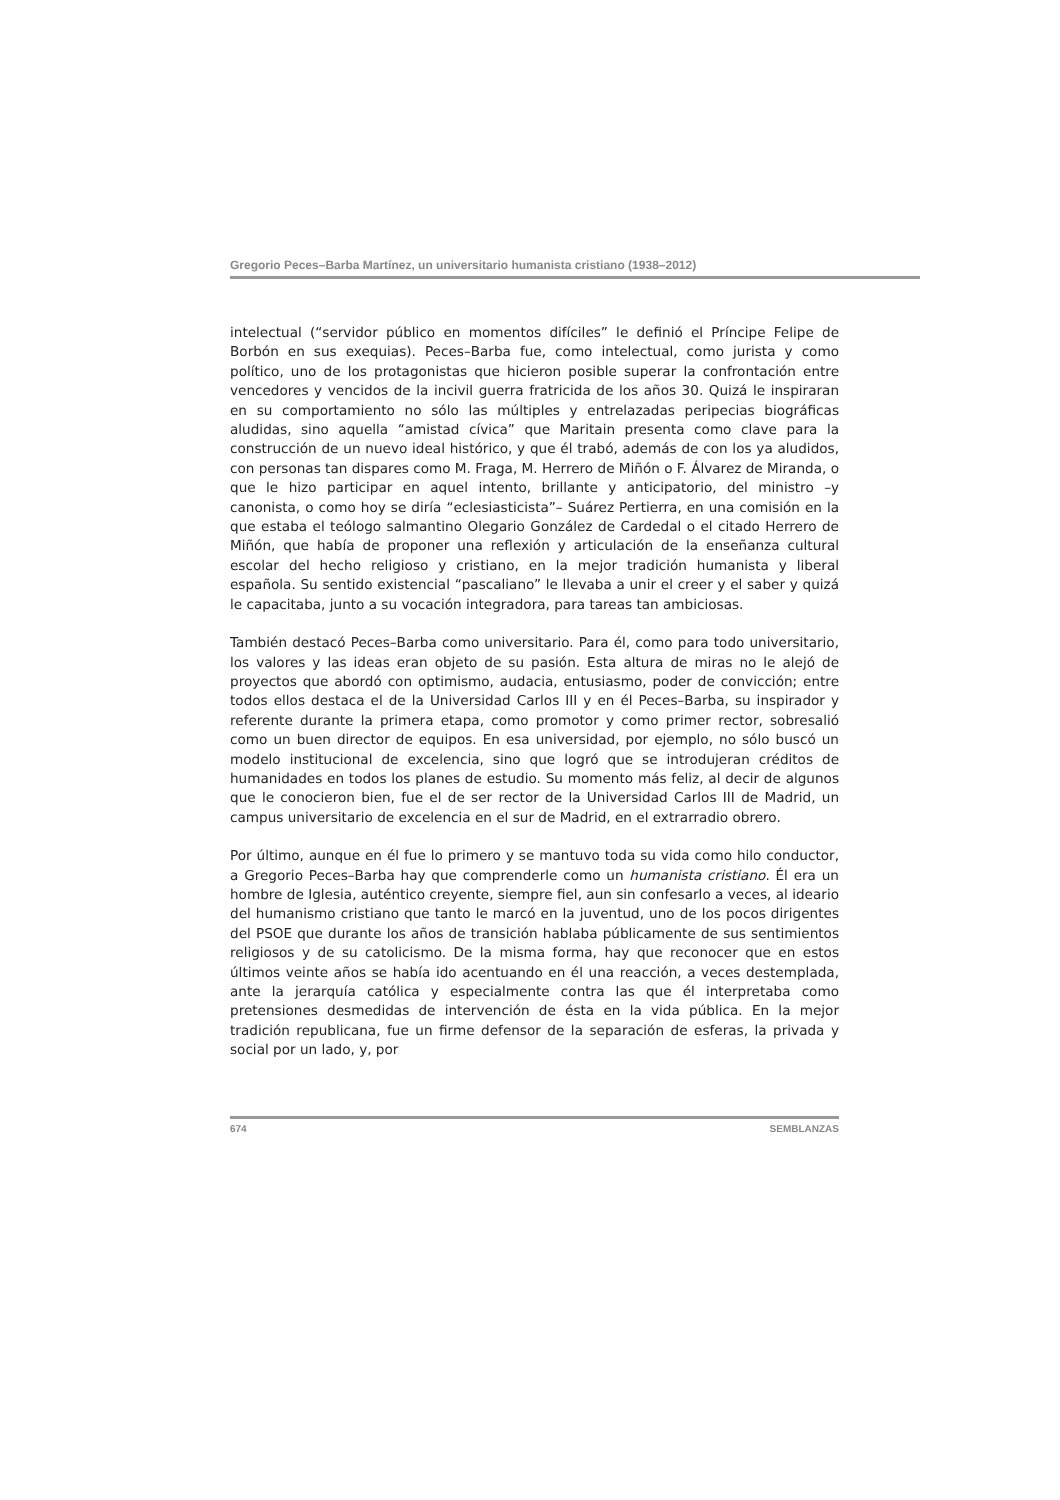Gregorio Peces–Barba Martínez, un universitario humanista cristiano (1938–2012)
intelectual (“servidor público en momentos difíciles” le definió el Príncipe Felipe de Borbón en sus exequias). Peces–Barba fue, como intelectual, como jurista y como político, uno de los protagonistas que hicieron posible superar la confrontación entre vencedores y vencidos de la incivil guerra fratricida de los años 30. Quizá le inspiraran en su comportamiento no sólo las múltiples y entrelazadas peripecias biográficas aludidas, sino aquella “amistad cívica” que Maritain presenta como clave para la construcción de un nuevo ideal histórico, y que él trabó, además de con los ya aludidos, con personas tan dispares como M. Fraga, M. Herrero de Miñón o F. Álvarez de Miranda, o que le hizo participar en aquel intento, brillante y anticipatorio, del ministro –y canonista, o como hoy se diría “eclesiasticista”– Suárez Pertierra, en una comisión en la que estaba el teólogo salmantino Olegario González de Cardedal o el citado Herrero de Miñón, que había de proponer una reflexión y articulación de la enseñanza cultural escolar del hecho religioso y cristiano, en la mejor tradición humanista y liberal española. Su sentido existencial “pascaliano” le llevaba a unir el creer y el saber y quizá le capacitaba, junto a su vocación integradora, para tareas tan ambiciosas.
También destacó Peces–Barba como universitario. Para él, como para todo universitario, los valores y las ideas eran objeto de su pasión. Esta altura de miras no le alejó de proyectos que abordó con optimismo, audacia, entusiasmo, poder de convicción; entre todos ellos destaca el de la Universidad Carlos III y en él Peces–Barba, su inspirador y referente durante la primera etapa, como promotor y como primer rector, sobresalió como un buen director de equipos. En esa universidad, por ejemplo, no sólo buscó un modelo institucional de excelencia, sino que logró que se introdujeran créditos de humanidades en todos los planes de estudio. Su momento más feliz, al decir de algunos que le conocieron bien, fue el de ser rector de la Universidad Carlos III de Madrid, un campus universitario de excelencia en el sur de Madrid, en el extrarradio obrero.
Por último, aunque en él fue lo primero y se mantuvo toda su vida como hilo conductor, a Gregorio Peces–Barba hay que comprenderle como un humanista cristiano. Él era un hombre de Iglesia, auténtico creyente, siempre fiel, aun sin confesarlo a veces, al ideario del humanismo cristiano que tanto le marcó en la juventud, uno de los pocos dirigentes del PSOE que durante los años de transición hablaba públicamente de sus sentimientos religiosos y de su catolicismo. De la misma forma, hay que reconocer que en estos últimos veinte años se había ido acentuando en él una reacción, a veces destemplada, ante la jerarquía católica y especialmente contra las que él interpretaba como pretensiones desmedidas de intervención de ésta en la vida pública. En la mejor tradición republicana, fue un firme defensor de la separación de esferas, la privada y social por un lado, y, por
674 SEMBLANZAS